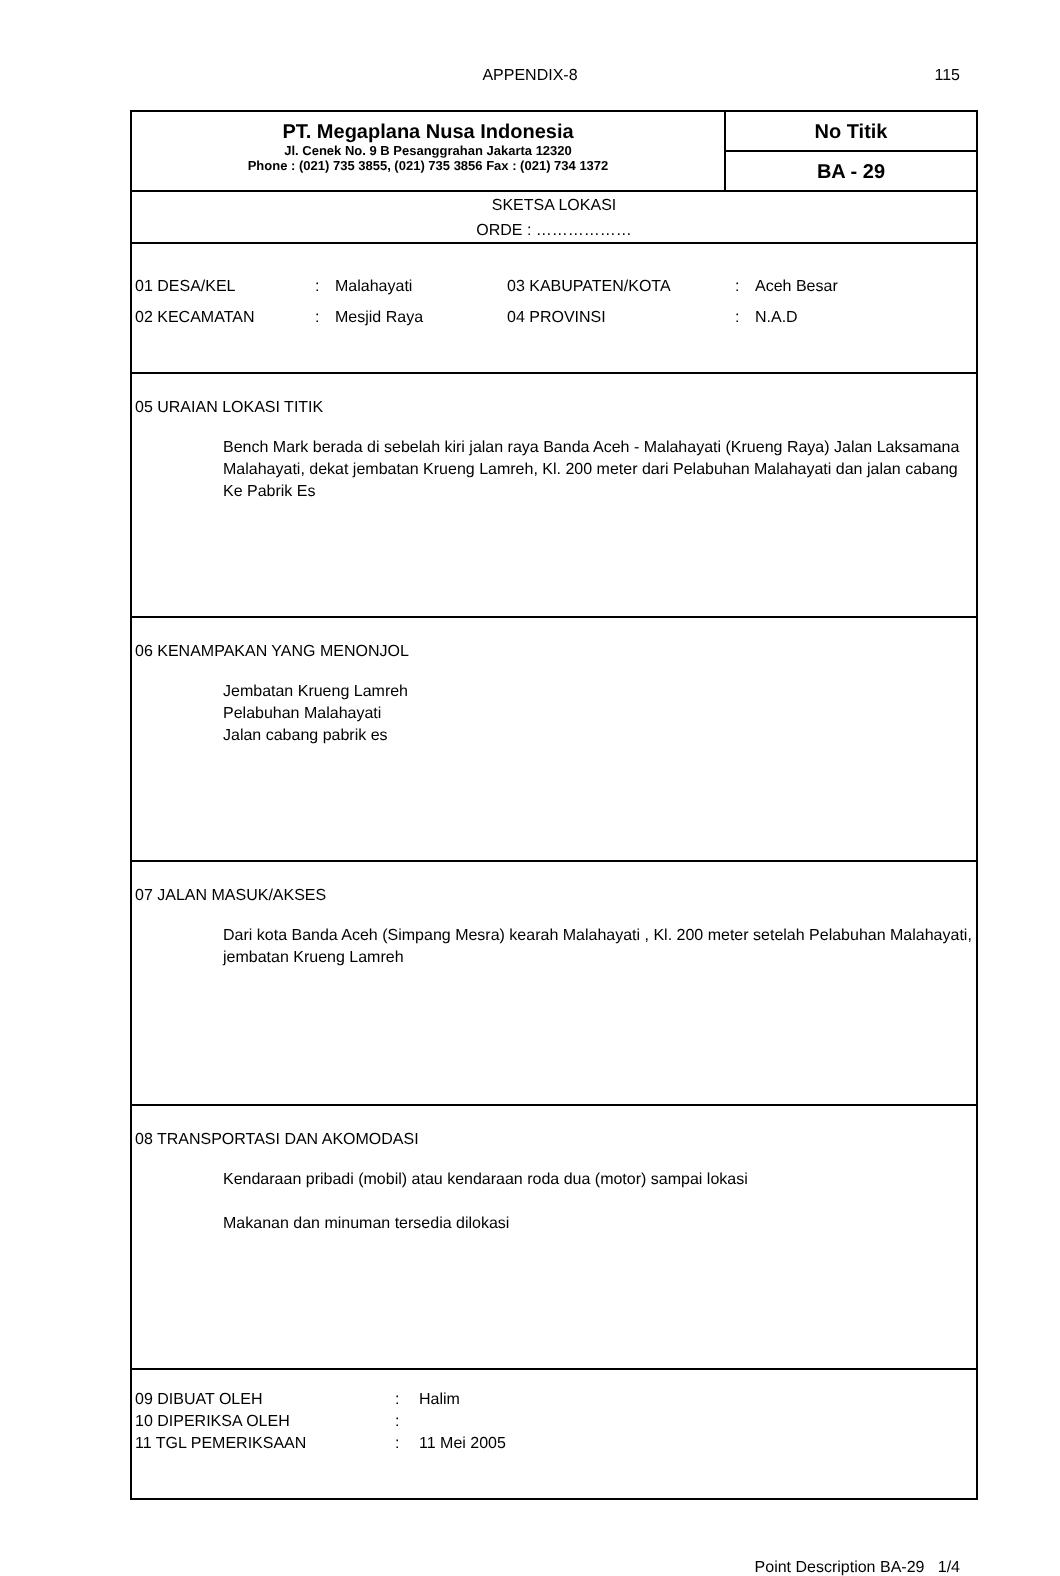APPENDIX-8 115
PT. Megaplana Nusa Indonesia
Jl. Cenek No. 9 B Pesanggrahan Jakarta 12320
Phone : (021) 735 3855, (021) 735 3856 Fax : (021) 734 1372
No Titik
BA - 29
SKETSA LOKASI
ORDE : ………………
| 01 DESA/KEL | : | Malahayati | 03 KABUPATEN/KOTA | : | Aceh Besar |
| 02 KECAMATAN | : | Mesjid Raya | 04 PROVINSI | : | N.A.D |
05 URAIAN LOKASI TITIK
Bench Mark berada di sebelah kiri jalan raya Banda Aceh - Malahayati (Krueng Raya) Jalan Laksamana Malahayati, dekat jembatan Krueng Lamreh, Kl. 200 meter dari Pelabuhan Malahayati dan jalan cabang Ke Pabrik Es
06 KENAMPAKAN YANG MENONJOL
Jembatan Krueng Lamreh
Pelabuhan Malahayati
Jalan cabang pabrik es
07 JALAN MASUK/AKSES
Dari kota Banda Aceh (Simpang Mesra) kearah Malahayati , Kl. 200 meter setelah Pelabuhan Malahayati, jembatan Krueng Lamreh
08 TRANSPORTASI DAN AKOMODASI
Kendaraan pribadi (mobil) atau kendaraan roda dua (motor) sampai lokasi
Makanan dan minuman tersedia dilokasi
| 09 DIBUAT OLEH | : | Halim |
| 10 DIPERIKSA OLEH | : | |
| 11 TGL PEMERIKSAAN | : | 11 Mei 2005 |
Point Description BA-29 1/4